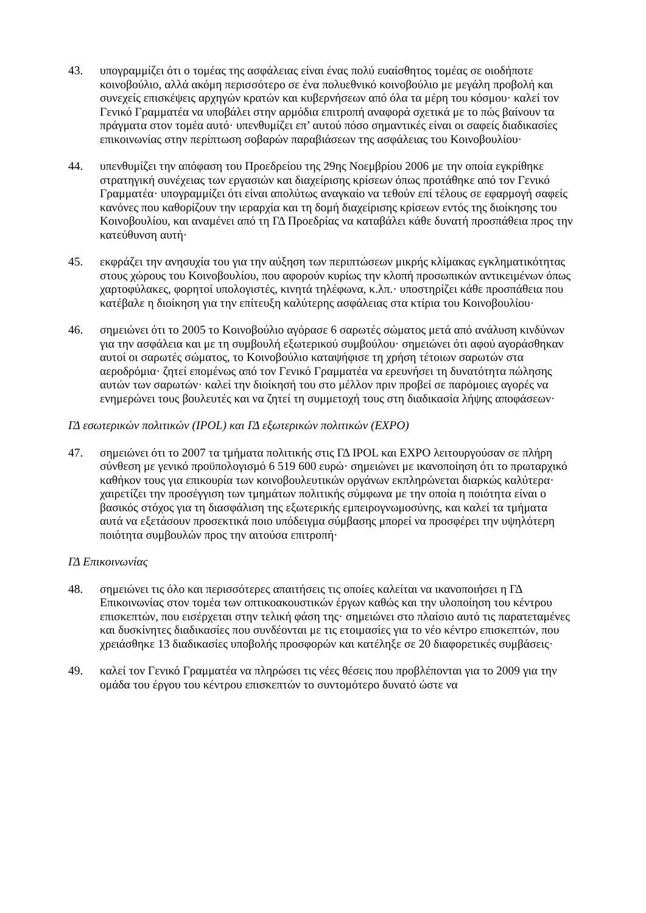43. υπογραμμίζει ότι ο τομέας της ασφάλειας είναι ένας πολύ ευαίσθητος τομέας σε οιοδήποτε κοινοβούλιο, αλλά ακόμη περισσότερο σε ένα πολυεθνικό κοινοβούλιο με μεγάλη προβολή και συνεχείς επισκέψεις αρχηγών κρατών και κυβερνήσεων από όλα τα μέρη του κόσμου· καλεί τον Γενικό Γραμματέα να υποβάλει στην αρμόδια επιτροπή αναφορά σχετικά με το πώς βαίνουν τα πράγματα στον τομέα αυτό· υπενθυμίζει επ’ αυτού πόσο σημαντικές είναι οι σαφείς διαδικασίες επικοινωνίας στην περίπτωση σοβαρών παραβιάσεων της ασφάλειας του Κοινοβουλίου·
44. υπενθυμίζει την απόφαση του Προεδρείου της 29ης Νοεμβρίου 2006 με την οποία εγκρίθηκε στρατηγική συνέχειας των εργασιών και διαχείρισης κρίσεων όπως προτάθηκε από τον Γενικό Γραμματέα· υπογραμμίζει ότι είναι απολύτως αναγκαίο να τεθούν επί τέλους σε εφαρμογή σαφείς κανόνες που καθορίζουν την ιεραρχία και τη δομή διαχείρισης κρίσεων εντός της διοίκησης του Κοινοβουλίου, και αναμένει από τη ΓΔ Προεδρίας να καταβάλει κάθε δυνατή προσπάθεια προς την κατεύθυνση αυτή·
45. εκφράζει την ανησυχία του για την αύξηση των περιπτώσεων μικρής κλίμακας εγκληματικότητας στους χώρους του Κοινοβουλίου, που αφορούν κυρίως την κλοπή προσωπικών αντικειμένων όπως χαρτοφύλακες, φορητοί υπολογιστές, κινητά τηλέφωνα, κ.λπ.· υποστηρίζει κάθε προσπάθεια που κατέβαλε η διοίκηση για την επίτευξη καλύτερης ασφάλειας στα κτίρια του Κοινοβουλίου·
46. σημειώνει ότι το 2005 το Κοινοβούλιο αγόρασε 6 σαρωτές σώματος μετά από ανάλυση κινδύνων για την ασφάλεια και με τη συμβουλή εξωτερικού συμβούλου· σημειώνει ότι αφού αγοράσθηκαν αυτοί οι σαρωτές σώματος, το Κοινοβούλιο καταψήφισε τη χρήση τέτοιων σαρωτών στα αεροδρόμια· ζητεί επομένως από τον Γενικό Γραμματέα να ερευνήσει τη δυνατότητα πώλησης αυτών των σαρωτών· καλεί την διοίκησή του στο μέλλον πριν προβεί σε παρόμοιες αγορές να ενημερώνει τους βουλευτές και να ζητεί τη συμμετοχή τους στη διαδικασία λήψης αποφάσεων·
ΓΔ εσωτερικών πολιτικών (IPOL) και ΓΔ εξωτερικών πολιτικών (EXPO)
47. σημειώνει ότι το 2007 τα τμήματα πολιτικής στις ΓΔ IPOL και EXPO λειτουργούσαν σε πλήρη σύνθεση με γενικό προϋπολογισμό 6 519 600 ευρώ· σημειώνει με ικανοποίηση ότι το πρωταρχικό καθήκον τους για επικουρία των κοινοβουλευτικών οργάνων εκπληρώνεται διαρκώς καλύτερα· χαιρετίζει την προσέγγιση των τμημάτων πολιτικής σύμφωνα με την οποία η ποιότητα είναι ο βασικός στόχος για τη διασφάλιση της εξωτερικής εμπειρογνωμοσύνης, και καλεί τα τμήματα αυτά να εξετάσουν προσεκτικά ποιο υπόδειγμα σύμβασης μπορεί να προσφέρει την υψηλότερη ποιότητα συμβουλών προς την αιτούσα επιτροπή·
ΓΔ Επικοινωνίας
48. σημειώνει τις όλο και περισσότερες απαιτήσεις τις οποίες καλείται να ικανοποιήσει η ΓΔ Επικοινωνίας στον τομέα των οπτικοακουστικών έργων καθώς και την υλοποίηση του κέντρου επισκεπτών, που εισέρχεται στην τελική φάση της· σημειώνει στο πλαίσιο αυτό τις παρατεταμένες και δυσκίνητες διαδικασίες που συνδέονται με τις ετοιμασίες για το νέο κέντρο επισκεπτών, που χρειάσθηκε 13 διαδικασίες υποβολής προσφορών και κατέληξε σε 20 διαφορετικές συμβάσεις·
49. καλεί τον Γενικό Γραμματέα να πληρώσει τις νέες θέσεις που προβλέπονται για το 2009 για την ομάδα του έργου του κέντρου επισκεπτών το συντομότερο δυνατό ώστε να